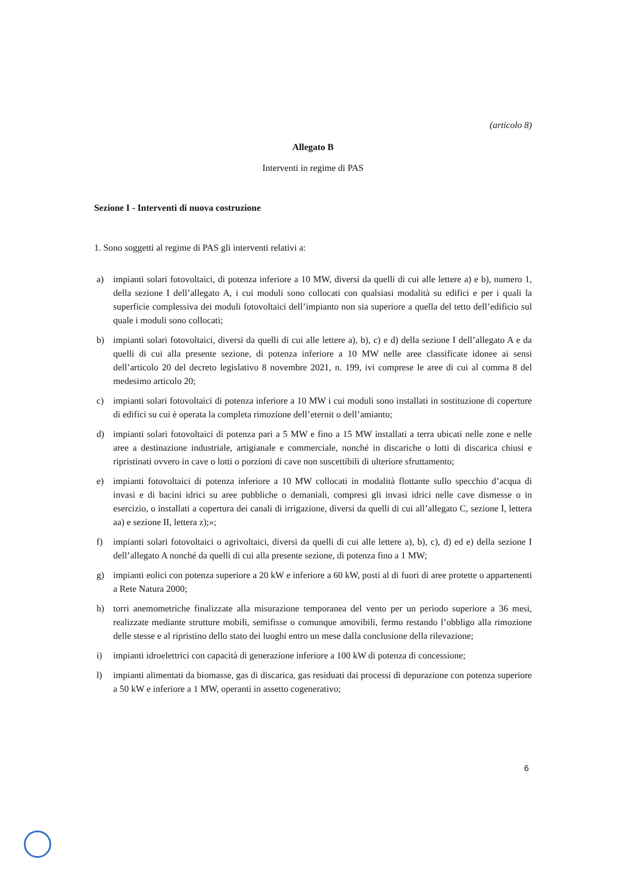(articolo 8)
Allegato B
Interventi in regime di PAS
Sezione I - Interventi di nuova costruzione
1. Sono soggetti al regime di PAS gli interventi relativi a:
a) impianti solari fotovoltaici, di potenza inferiore a 10 MW, diversi da quelli di cui alle lettere a) e b), numero 1, della sezione I dell’allegato A, i cui moduli sono collocati con qualsiasi modalità su edifici e per i quali la superficie complessiva dei moduli fotovoltaici dell’impianto non sia superiore a quella del tetto dell’edificio sul quale i moduli sono collocati;
b) impianti solari fotovoltaici, diversi da quelli di cui alle lettere a), b), c) e d) della sezione I dell’allegato A e da quelli di cui alla presente sezione, di potenza inferiore a 10 MW nelle aree classificate idonee ai sensi dell’articolo 20 del decreto legislativo 8 novembre 2021, n. 199, ivi comprese le aree di cui al comma 8 del medesimo articolo 20;
c) impianti solari fotovoltaici di potenza inferiore a 10 MW i cui moduli sono installati in sostituzione di coperture di edifici su cui è operata la completa rimozione dell’eternit o dell’amianto;
d) impianti solari fotovoltaici di potenza pari a 5 MW e fino a 15 MW installati a terra ubicati nelle zone e nelle aree a destinazione industriale, artigianale e commerciale, nonché in discariche o lotti di discarica chiusi e ripristinati ovvero in cave o lotti o porzioni di cave non suscettibili di ulteriore sfruttamento;
e) impianti fotovoltaici di potenza inferiore a 10 MW collocati in modalità flottante sullo specchio d’acqua di invasi e di bacini idrici su aree pubbliche o demaniali, compresi gli invasi idrici nelle cave dismesse o in esercizio, o installati a copertura dei canali di irrigazione, diversi da quelli di cui all’allegato C, sezione I, lettera aa) e sezione II, lettera z);»;
f) impianti solari fotovoltaici o agrivoltaici, diversi da quelli di cui alle lettere a), b), c), d) ed e) della sezione I dell’allegato A nonché da quelli di cui alla presente sezione, di potenza fino a 1 MW;
g) impianti eolici con potenza superiore a 20 kW e inferiore a 60 kW, posti al di fuori di aree protette o appartenenti a Rete Natura 2000;
h) torri anemometriche finalizzate alla misurazione temporanea del vento per un periodo superiore a 36 mesi, realizzate mediante strutture mobili, semifisse o comunque amovibili, fermo restando l’obbligo alla rimozione delle stesse e al ripristino dello stato dei luoghi entro un mese dalla conclusione della rilevazione;
i) impianti idroelettrici con capacità di generazione inferiore a 100 kW di potenza di concessione;
l) impianti alimentati da biomasse, gas di discarica, gas residuati dai processi di depurazione con potenza superiore a 50 kW e inferiore a 1 MW, operanti in assetto cogenerativo;
6